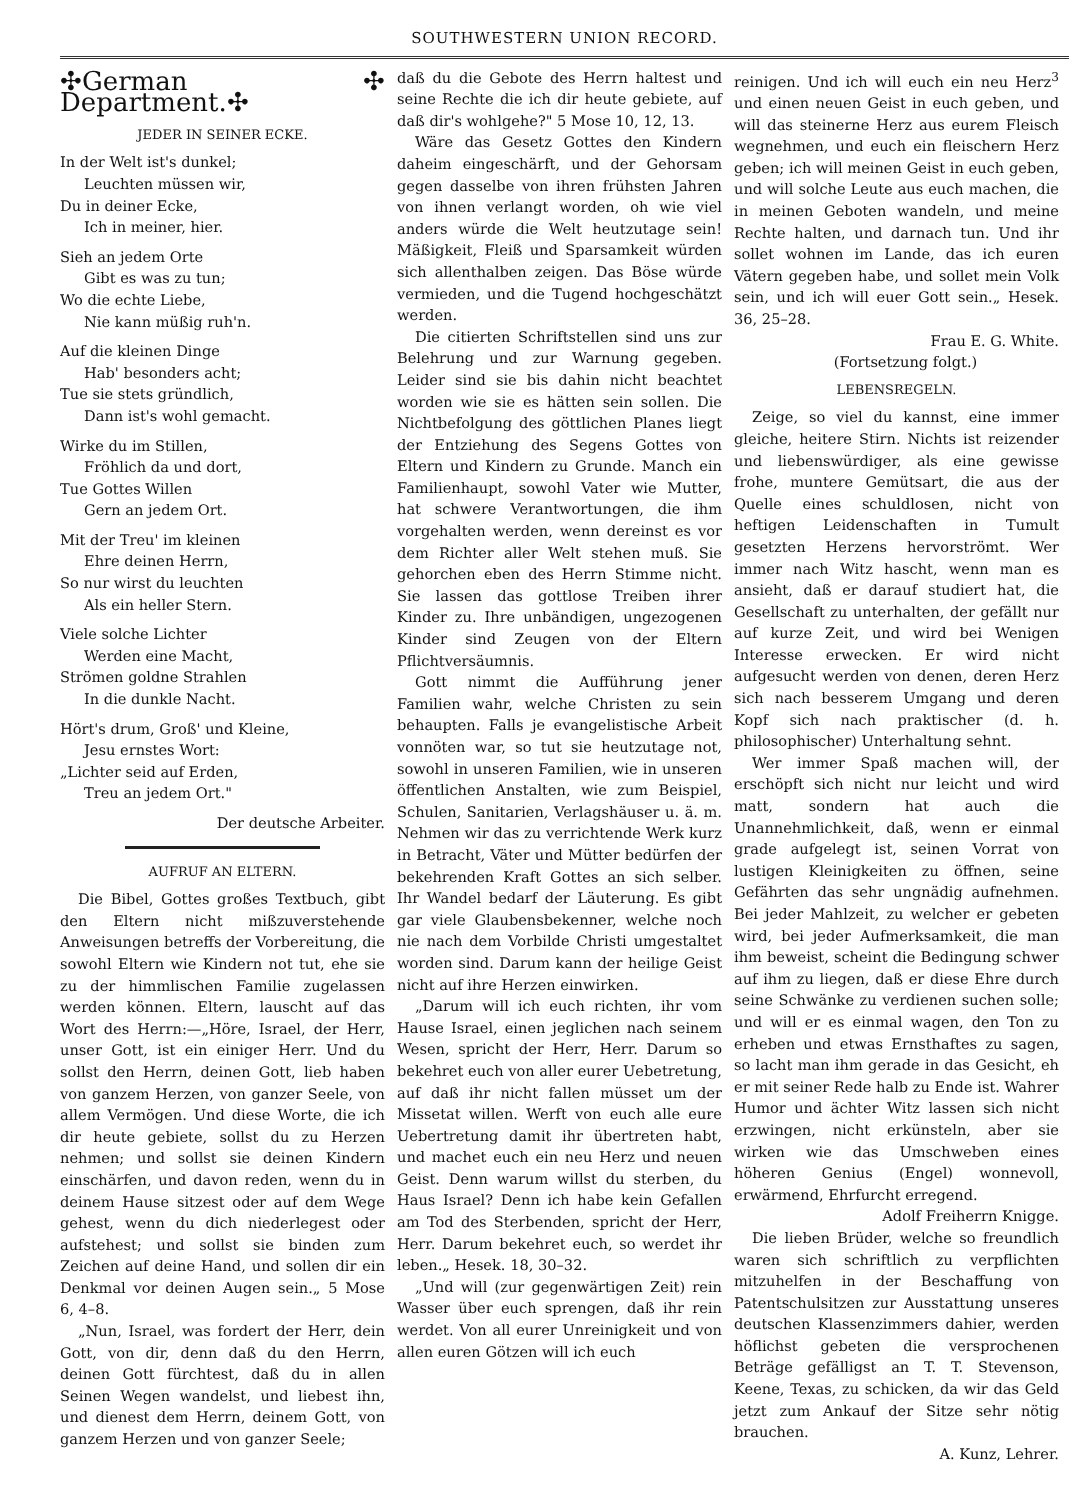SOUTHWESTERN UNION RECORD.
✣German ✣ Department.✣
JEDER IN SEINER ECKE.
In der Welt ist's dunkel;
Leuchten müssen wir,
Du in deiner Ecke,
Ich in meiner, hier.
Sieh an jedem Orte
Gibt es was zu tun;
Wo die echte Liebe,
Nie kann müßig ruh'n.
Auf die kleinen Dinge
Hab' besonders acht;
Tue sie stets gründlich,
Dann ist's wohl gemacht.
Wirke du im Stillen,
Fröhlich da und dort,
Tue Gottes Willen
Gern an jedem Ort.
Mit der Treu' im kleinen
Ehre deinen Herrn,
So nur wirst du leuchten
Als ein heller Stern.
Viele solche Lichter
Werden eine Macht,
Strömen goldne Strahlen
In die dunkle Nacht.
Hört's drum, Groß' und Kleine,
Jesu ernstes Wort:
„Lichter seid auf Erden,
Treu an jedem Ort."
Der deutsche Arbeiter.
AUFRUF AN ELTERN.
Die Bibel, Gottes großes Textbuch, gibt den Eltern nicht mißzuverstehende Anweisungen betreffs der Vorbereitung, die sowohl Eltern wie Kindern not tut, ehe sie zu der himmlischen Familie zugelassen werden können. Eltern, lauscht auf das Wort des Herrn:—„Höre, Israel, der Herr, unser Gott, ist ein einiger Herr. Und du sollst den Herrn, deinen Gott, lieb haben von ganzem Herzen, von ganzer Seele, von allem Vermögen. Und diese Worte, die ich dir heute gebiete, sollst du zu Herzen nehmen; und sollst sie deinen Kindern einschärfen, und davon reden, wenn du in deinem Hause sitzest oder auf dem Wege gehest, wenn du dich niederlegest oder aufstehest; und sollst sie binden zum Zeichen auf deine Hand, und sollen dir ein Denkmal vor deinen Augen sein.„ 5 Mose 6, 4–8.
„Nun, Israel, was fordert der Herr, dein Gott, von dir, denn daß du den Herrn, deinen Gott fürchtest, daß du in allen Seinen Wegen wandelst, und liebest ihn, und dienest dem Herrn, deinem Gott, von ganzem Herzen und von ganzer Seele;
daß du die Gebote des Herrn haltest und seine Rechte die ich dir heute gebiete, auf daß dir's wohlgehe?" 5 Mose 10, 12, 13.
Wäre das Gesetz Gottes den Kindern daheim eingeschärft, und der Gehorsam gegen dasselbe von ihren frühsten Jahren von ihnen verlangt worden, oh wie viel anders würde die Welt heutzutage sein! Mäßigkeit, Fleiß und Sparsamkeit würden sich allenthalben zeigen. Das Böse würde vermieden, und die Tugend hochgeschätzt werden.
Die citierten Schriftstellen sind uns zur Belehrung und zur Warnung gegeben. Leider sind sie bis dahin nicht beachtet worden wie sie es hätten sein sollen. Die Nichtbefolgung des göttlichen Planes liegt der Entziehung des Segens Gottes von Eltern und Kindern zu Grunde. Manch ein Familienhaupt, sowohl Vater wie Mutter, hat schwere Verantwortungen, die ihm vorgehalten werden, wenn dereinst es vor dem Richter aller Welt stehen muß. Sie gehorchen eben des Herrn Stimme nicht. Sie lassen das gottlose Treiben ihrer Kinder zu. Ihre unbändigen, ungezogenen Kinder sind Zeugen von der Eltern Pflichtversäumnis.
Gott nimmt die Aufführung jener Familien wahr, welche Christen zu sein behaupten. Falls je evangelistische Arbeit vonnöten war, so tut sie heutzutage not, sowohl in unseren Familien, wie in unseren öffentlichen Anstalten, wie zum Beispiel, Schulen, Sanitarien, Verlagshäuser u. ä. m. Nehmen wir das zu verrichtende Werk kurz in Betracht, Väter und Mütter bedürfen der bekehrenden Kraft Gottes an sich selber. Ihr Wandel bedarf der Läuterung. Es gibt gar viele Glaubensbekenner, welche noch nie nach dem Vorbilde Christi umgestaltet worden sind. Darum kann der heilige Geist nicht auf ihre Herzen einwirken.
„Darum will ich euch richten, ihr vom Hause Israel, einen jeglichen nach seinem Wesen, spricht der Herr, Herr. Darum so bekehret euch von aller eurer Uebetretung, auf daß ihr nicht fallen müsset um der Missetat willen. Werft von euch alle eure Uebertretung damit ihr übertreten habt, und machet euch ein neu Herz und neuen Geist. Denn warum willst du sterben, du Haus Israel? Denn ich habe kein Gefallen am Tod des Sterbenden, spricht der Herr, Herr. Darum bekehret euch, so werdet ihr leben.„ Hesek. 18, 30–32.
„Und will (zur gegenwärtigen Zeit) rein Wasser über euch sprengen, daß ihr rein werdet. Von all eurer Unreinigkeit und von allen euren Götzen will ich euch
reinigen. Und ich will euch ein neu Herz<sup>3</sup> und einen neuen Geist in euch geben, und will das steinerne Herz aus eurem Fleisch wegnehmen, und euch ein fleischern Herz geben; ich will meinen Geist in euch geben, und will solche Leute aus euch machen, die in meinen Geboten wandeln, und meine Rechte halten, und darnach tun. Und ihr sollet wohnen im Lande, das ich euren Vätern gegeben habe, und sollet mein Volk sein, und ich will euer Gott sein.„ Hesek. 36, 25–28.
Frau E. G. White.
(Fortsetzung folgt.)
LEBENSREGELN.
Zeige, so viel du kannst, eine immer gleiche, heitere Stirn. Nichts ist reizender und liebenswürdiger, als eine gewisse frohe, muntere Gemütsart, die aus der Quelle eines schuldlosen, nicht von heftigen Leidenschaften in Tumult gesetzten Herzens hervorströmt. Wer immer nach Witz hascht, wenn man es ansieht, daß er darauf studiert hat, die Gesellschaft zu unterhalten, der gefällt nur auf kurze Zeit, und wird bei Wenigen Interesse erwecken. Er wird nicht aufgesucht werden von denen, deren Herz sich nach besserem Umgang und deren Kopf sich nach praktischer (d. h. philosophischer) Unterhaltung sehnt.
Wer immer Spaß machen will, der erschöpft sich nicht nur leicht und wird matt, sondern hat auch die Unannehmlichkeit, daß, wenn er einmal grade aufgelegt ist, seinen Vorrat von lustigen Kleinigkeiten zu öffnen, seine Gefährten das sehr ungnädig aufnehmen. Bei jeder Mahlzeit, zu welcher er gebeten wird, bei jeder Aufmerksamkeit, die man ihm beweist, scheint die Bedingung schwer auf ihm zu liegen, daß er diese Ehre durch seine Schwänke zu verdienen suchen solle; und will er es einmal wagen, den Ton zu erheben und etwas Ernsthaftes zu sagen, so lacht man ihm gerade in das Gesicht, eh er mit seiner Rede halb zu Ende ist. Wahrer Humor und ächter Witz lassen sich nicht erzwingen, nicht erkünsteln, aber sie wirken wie das Umschweben eines höheren Genius (Engel) wonnevoll, erwärmend, Ehrfurcht erregend.
Adolf Freiherrn Knigge.
Die lieben Brüder, welche so freundlich waren sich schriftlich zu verpflichten mitzuhelfen in der Beschaffung von Patentschulsitzen zur Ausstattung unseres deutschen Klassenzimmers dahier, werden höflichst gebeten die versprochenen Beträge gefälligst an T. T. Stevenson, Keene, Texas, zu schicken, da wir das Geld jetzt zum Ankauf der Sitze sehr nötig brauchen.
A. Kunz, Lehrer.